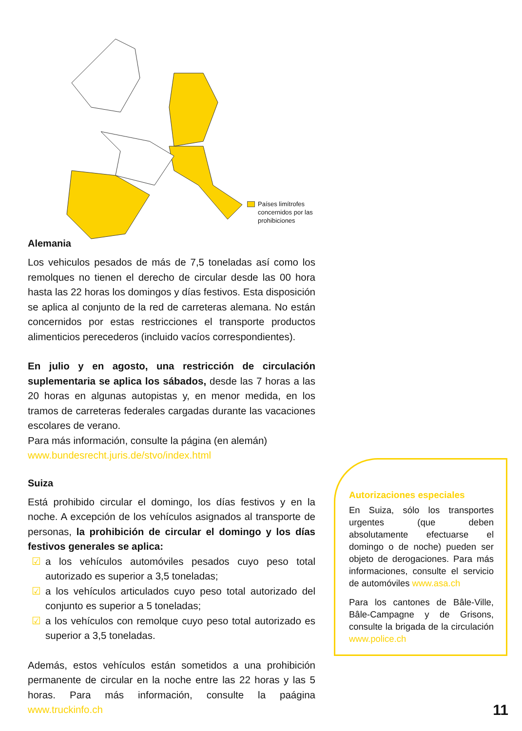Países limítrofes concernidos por las prohibiciones
Alemania
Los vehiculos pesados de más de 7,5 toneladas así como los remolques no tienen el derecho de circular desde las 00 hora hasta las 22 horas los domingos y días festivos. Esta disposición se aplica al conjunto de la red de carreteras alemana. No están concernidos por estas restricciones el transporte productos alimenticios perecederos (incluido vacíos correspondientes).
En julio y en agosto, una restricción de circulación suplementaria se aplica los sábados, desde las 7 horas a las 20 horas en algunas autopistas y, en menor medida, en los tramos de carreteras federales cargadas durante las vacaciones escolares de verano.
Para más información, consulte la página (en alemán)
www.bundesrecht.juris.de/stvo/index.html
Suiza
Está prohibido circular el domingo, los días festivos y en la noche. A excepción de los vehículos asignados al transporte de personas, la prohibición de circular el domingo y los días festivos generales se aplica:
☑ a los vehículos automóviles pesados cuyo peso total autorizado es superior a 3,5 toneladas;
☑ a los vehículos articulados cuyo peso total autorizado del conjunto es superior a 5 toneladas;
☑ a los vehículos con remolque cuyo peso total autorizado es superior a 3,5 toneladas.
Además, estos vehículos están sometidos a una prohibición permanente de circular en la noche entre las 22 horas y las 5 horas. Para más información, consulte la paágina www.truckinfo.ch
Autorizaciones especiales
En Suiza, sólo los transportes urgentes (que deben absolutamente efectuarse el domingo o de noche) pueden ser objeto de derogaciones. Para más informaciones, consulte el servicio de automóviles www.asa.ch
Para los cantones de Bâle-Ville, Bâle-Campagne y de Grisons, consulte la brigada de la circulación www.police.ch
11